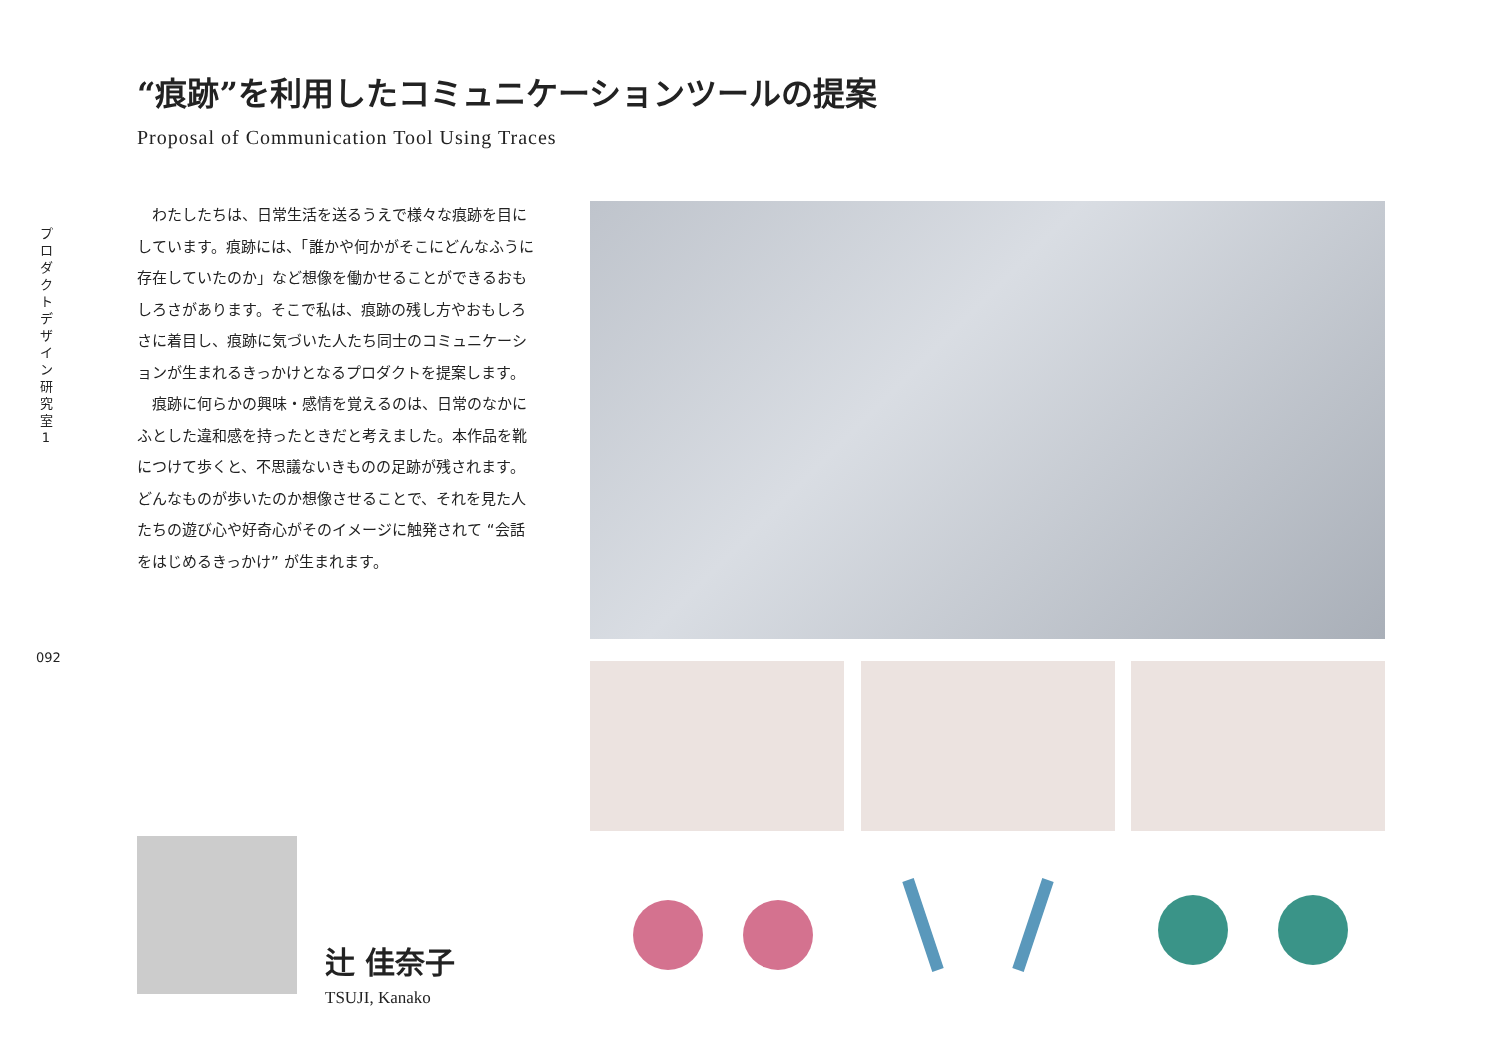プロダクトデザイン研究室1
“痕跡”を利用したコミュニケーションツールの提案
Proposal of Communication Tool Using Traces
わたしたちは、日常生活を送るうえで様々な痕跡を目にしています。痕跡には、「誰かや何かがそこにどんなふうに存在していたのか」など想像を働かせることができるおもしろさがあります。そこで私は、痕跡の残し方やおもしろさに着目し、痕跡に気づいた人たち同士のコミュニケーションが生まれるきっかけとなるプロダクトを提案します。
痕跡に何らかの興味・感情を覚えるのは、日常のなかにふとした違和感を持ったときだと考えました。本作品を靴につけて歩くと、不思議ないきものの足跡が残されます。どんなものが歩いたのか想像させることで、それを見た人たちの遊び心や好奇心がそのイメージに触発されて “会話をはじめるきっかけ” が生まれます。
092
辻 佳奈子
TSUJI, Kanako